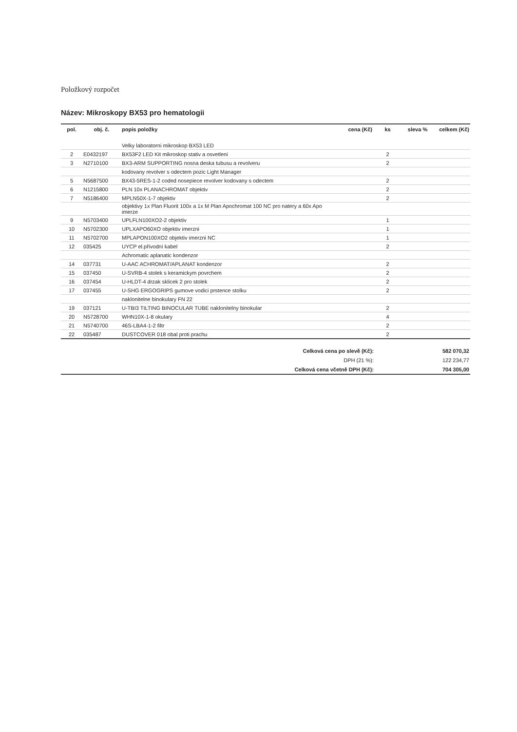Položkový rozpočet
Název: Mikroskopy BX53 pro hematologii
| pol. | obj. č. | popis položky | cena (Kč) | ks | sleva % | celkem (Kč) |
| --- | --- | --- | --- | --- | --- | --- |
| | | Velky laboratorni mikroskop BX53 LED | | | | |
| 2 | E0432197 | BX53F2 LED Kit mikroskop stativ a osvetleni | | 2 | | |
| 3 | N2710100 | BX3-ARM SUPPORTING nosna deska tubusu a revolveru | | 2 | | |
| | | kodovany revolver s odectem pozic Light Manager | | | | |
| 5 | N5687500 | BX43-5RES-1-2 coded nosepiece revolver kodovany s odectem | | 2 | | |
| 6 | N1215800 | PLN 10x PLANACHROMAT objektiv | | 2 | | |
| 7 | N5186400 | MPLN50X-1-7 objektiv | | 2 | | |
| | | objektivy 1x Plan Fluorit 100x a 1x M Plan Apochromat 100 NC pro natery a 60x Apo imerze | | | | |
| 9 | N5703400 | UPLFLN100XO2-2 objektiv | | 1 | | |
| 10 | N5702300 | UPLXAPO60XO objektiv imerzni | | 1 | | |
| 11 | N5702700 | MPLAPON100XO2 objektiv imerzni NC | | 1 | | |
| 12 | 035425 | UYCP el.přívodní kabel | | 2 | | |
| | | Achromatic aplanatic kondenzor | | | | |
| 14 | 037731 | U-AAC ACHROMAT/APLANAT kondenzor | | 2 | | |
| 15 | 037450 | U-SVRB-4 stolek s keramickym povrchem | | 2 | | |
| 16 | 037454 | U-HLDT-4 drzak sklicek 2 pro stolek | | 2 | | |
| 17 | 037455 | U-SHG ERGOGRIPS gumove vodici prstence stolku | | 2 | | |
| | | naklonitelne binokulary FN 22 | | | | |
| 19 | 037121 | U-TBI3 TILTING BINOCULAR TUBE naklonitelny binokular | | 2 | | |
| 20 | N5728700 | WHN10X-1-8 okulary | | 4 | | |
| 21 | N5740700 | 46S-LBA4-1-2 filtr | | 2 | | |
| 22 | 035487 | DUSTCOVER 018 obal proti prachu | | 2 | | |
| Celková cena po slevě (Kč): | 582 070,32 |
| DPH (21 %): | 122 234,77 |
| Celková cena včetně DPH (Kč): | 704 305,00 |